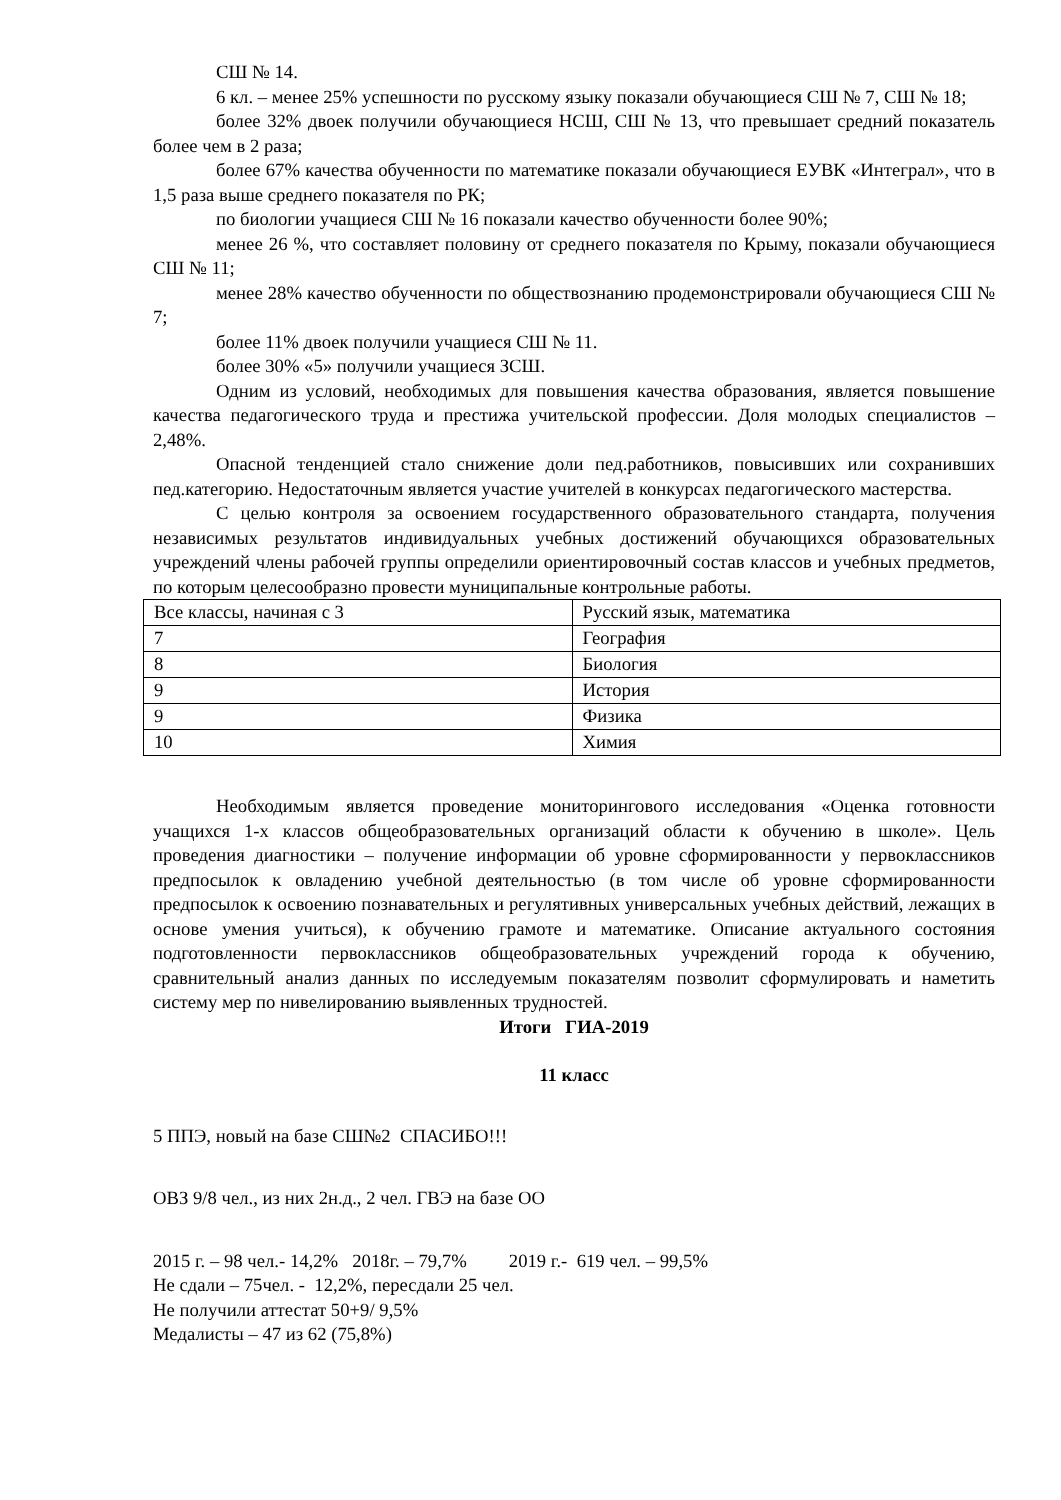СШ № 14.
6 кл. – менее 25% успешности по русскому языку показали обучающиеся СШ № 7, СШ № 18;
более 32% двоек получили обучающиеся НСШ, СШ № 13, что превышает средний показатель более чем в 2 раза;
более 67% качества обученности по математике показали обучающиеся ЕУВК «Интеграл», что в 1,5 раза выше среднего показателя по РК;
по биологии учащиеся СШ № 16 показали качество обученности более 90%;
менее 26 %, что составляет половину от среднего показателя по Крыму, показали обучающиеся СШ № 11;
менее 28% качество обученности по обществознанию продемонстрировали обучающиеся СШ № 7;
более 11% двоек получили учащиеся СШ № 11.
более 30% «5» получили учащиеся ЗСШ.
Одним из условий, необходимых для повышения качества образования, является повышение качества педагогического труда и престижа учительской профессии. Доля молодых специалистов – 2,48%.
Опасной тенденцией стало снижение доли пед.работников, повысивших или сохранивших пед.категорию. Недостаточным является участие учителей в конкурсах педагогического мастерства.
С целью контроля за освоением государственного образовательного стандарта, получения независимых результатов индивидуальных учебных достижений обучающихся образовательных учреждений члены рабочей группы определили ориентировочный состав классов и учебных предметов, по которым целесообразно провести муниципальные контрольные работы.
| Все классы, начиная с 3 | Русский язык, математика |
| 7 | География |
| 8 | Биология |
| 9 | История |
| 9 | Физика |
| 10 | Химия |
Необходимым является проведение мониторингового исследования «Оценка готовности учащихся 1-х классов общеобразовательных организаций области к обучению в школе». Цель проведения диагностики – получение информации об уровне сформированности у первоклассников предпосылок к овладению учебной деятельностью (в том числе об уровне сформированности предпосылок к освоению познавательных и регулятивных универсальных учебных действий, лежащих в основе умения учиться), к обучению грамоте и математике. Описание актуального состояния подготовленности первоклассников общеобразовательных учреждений города к обучению, сравнительный анализ данных по исследуемым показателям позволит сформулировать и наметить систему мер по нивелированию выявленных трудностей.
Итоги ГИА-2019
11 класс
5 ППЭ, новый на базе СШ№2 СПАСИБО!!!
ОВЗ 9/8 чел., из них 2н.д., 2 чел. ГВЭ на базе ОО
2015 г. – 98 чел.- 14,2% 2018г. – 79,7% 2019 г.- 619 чел. – 99,5%
Не сдали – 75чел. - 12,2%, пересдали 25 чел.
Не получили аттестат 50+9/ 9,5%
Медалисты – 47 из 62 (75,8%)